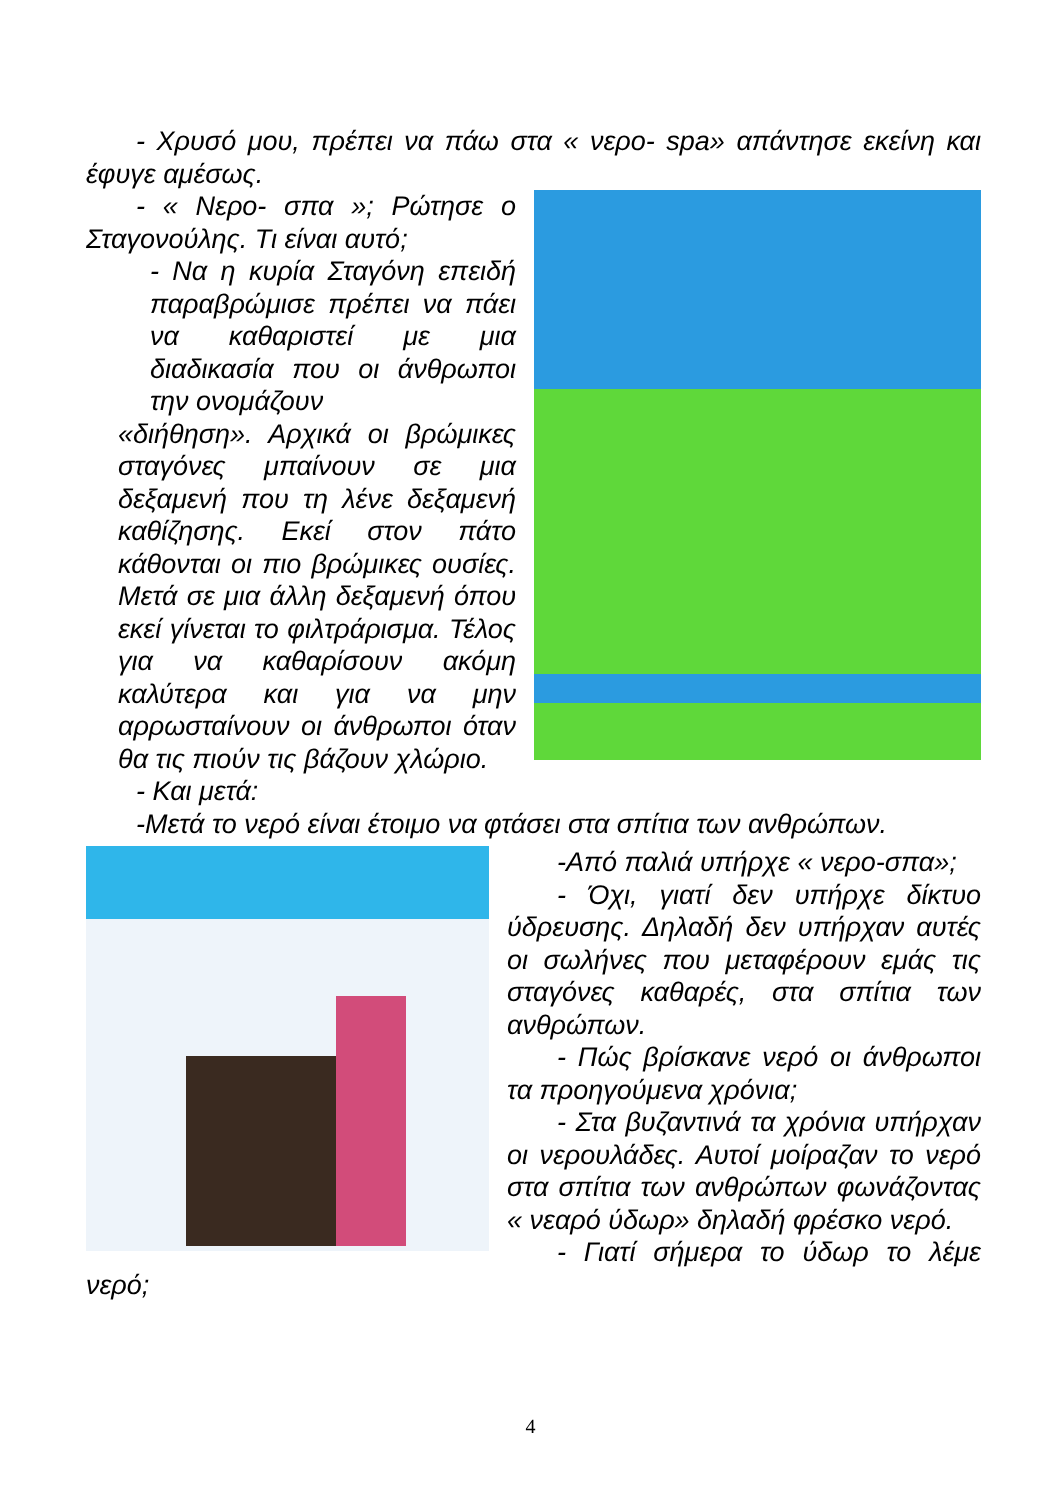- Χρυσό μου, πρέπει να πάω στα « νερο- spa» απάντησε εκείνη και έφυγε αμέσως.
- « Νερο- σπα »; Ρώτησε ο Σταγονούλης. Τι είναι αυτό;
- Να η κυρία Σταγόνη επειδή παραβρώμισε πρέπει να πάει να καθαριστεί με μια διαδικασία που οι άνθρωποι την ονομάζουν
«διήθηση». Αρχικά οι βρώμικες σταγόνες μπαίνουν σε μια δεξαμενή που τη λένε δεξαμενή καθίζησης. Εκεί στον πάτο κάθονται οι πιο βρώμικες ουσίες. Μετά σε μια άλλη δεξαμενή όπου εκεί γίνεται το φιλτράρισμα. Τέλος για να καθαρίσουν ακόμη καλύτερα και για να μην αρρωσταίνουν οι άνθρωποι όταν θα τις πιούν τις βάζουν χλώριο.
- Και μετά:
-Μετά το νερό είναι έτοιμο να φτάσει στα σπίτια των ανθρώπων.
-Από παλιά υπήρχε « νερο-σπα»;
- Όχι, γιατί δεν υπήρχε δίκτυο ύδρευσης. Δηλαδή δεν υπήρχαν αυτές οι σωλήνες που μεταφέρουν εμάς τις σταγόνες καθαρές, στα σπίτια των ανθρώπων.
- Πώς βρίσκανε νερό οι άνθρωποι τα προηγούμενα χρόνια;
- Στα βυζαντινά τα χρόνια υπήρχαν οι νερουλάδες. Αυτοί μοίραζαν το νερό στα σπίτια των ανθρώπων φωνάζοντας « νεαρό ύδωρ» δηλαδή φρέσκο νερό.
- Γιατί σήμερα το ύδωρ το λέμε νερό;
4